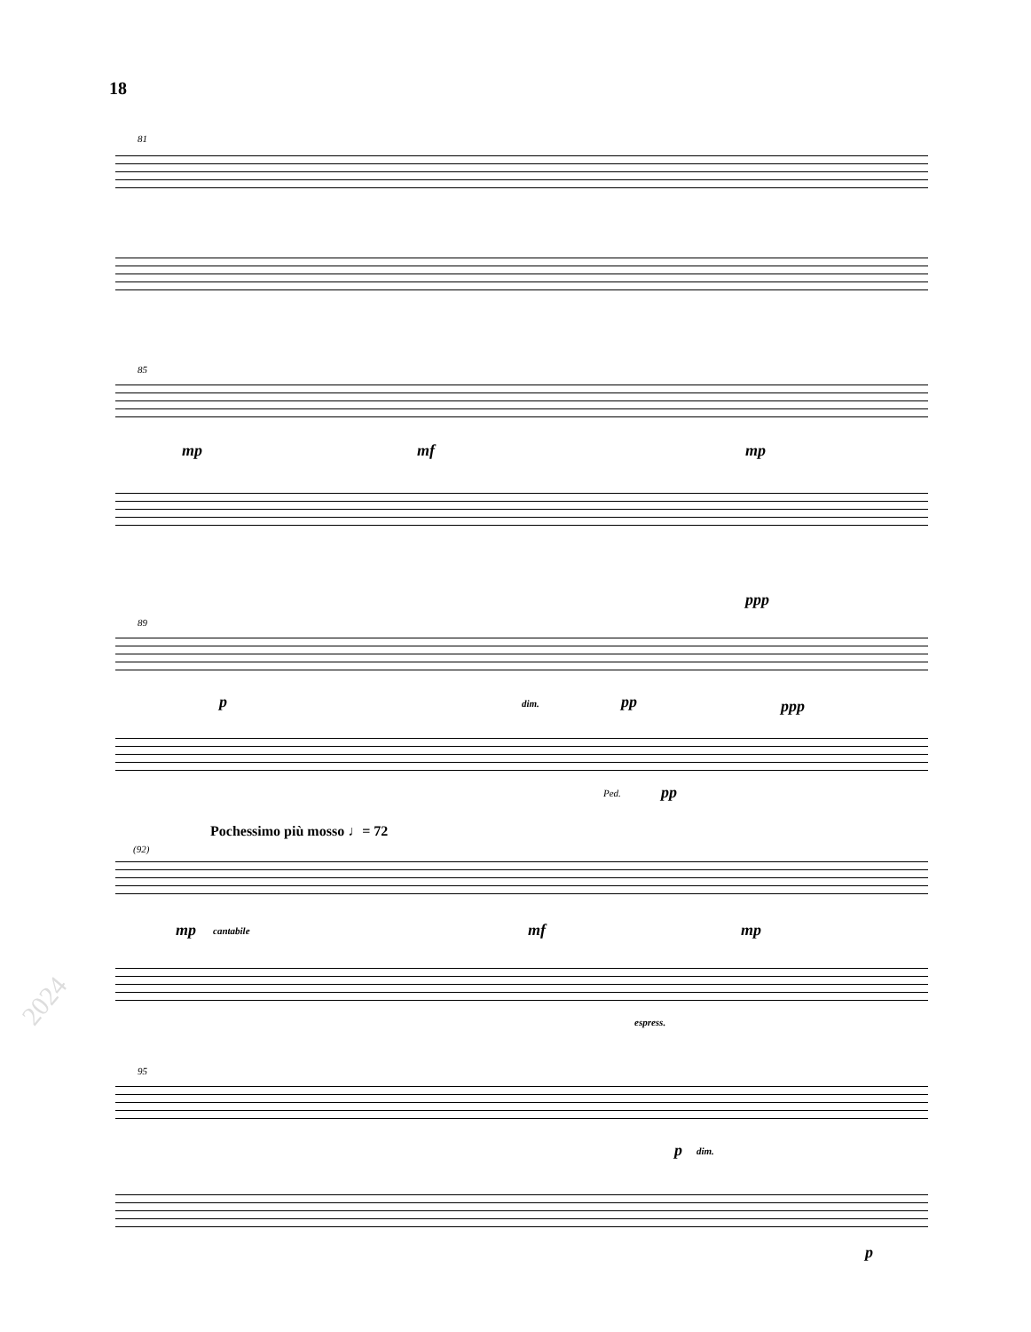18
81
85
mp mf mp
89
ppp
p dim. pp ppp
Ped. pp
Pochessimo più mosso ♩= 72
(92)
mp cantabile mf mp
espress.
2024
95
p dim.
p